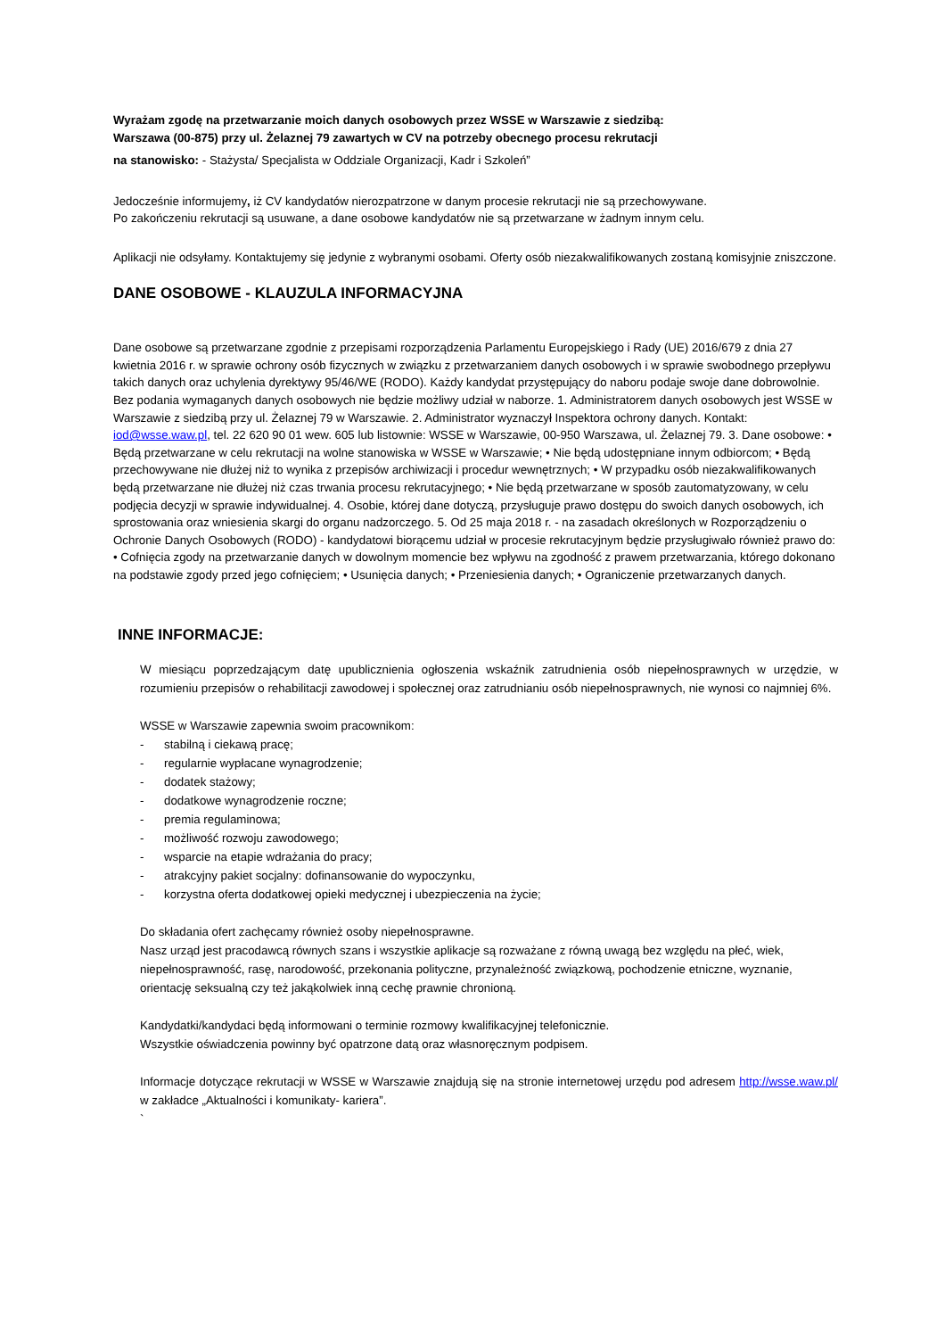Wyrażam zgodę na przetwarzanie moich danych osobowych przez WSSE w Warszawie z siedzibą:
Warszawa (00-875) przy ul. Żelaznej 79 zawartych w CV na potrzeby obecnego procesu rekrutacji
na stanowisko: - Stażysta/ Specjalista w Oddziale Organizacji, Kadr i Szkoleń”
Jedocześnie informujemy, iż CV kandydatów nierozpatrzone w danym procesie rekrutacji nie są przechowywane.
Po zakończeniu rekrutacji są usuwane, a dane osobowe kandydatów nie są przetwarzane w żadnym innym celu.
Aplikacji nie odsyłamy. Kontaktujemy się jedynie z wybranymi osobami. Oferty osób niezakwalifikowanych zostaną komisyjnie zniszczone.
DANE OSOBOWE - KLAUZULA INFORMACYJNA
Dane osobowe są przetwarzane zgodnie z przepisami rozporządzenia Parlamentu Europejskiego i Rady (UE) 2016/679 z dnia 27 kwietnia 2016 r. w sprawie ochrony osób fizycznych w związku z przetwarzaniem danych osobowych i w sprawie swobodnego przepływu takich danych oraz uchylenia dyrektywy 95/46/WE (RODO). Każdy kandydat przystępujący do naboru podaje swoje dane dobrowolnie. Bez podania wymaganych danych osobowych nie będzie możliwy udział w naborze. 1. Administratorem danych osobowych jest WSSE w Warszawie z siedzibą przy ul. Żelaznej 79 w Warszawie. 2. Administrator wyznaczył Inspektora ochrony danych. Kontakt: iod@wsse.waw.pl, tel. 22 620 90 01 wew. 605 lub listownie: WSSE w Warszawie, 00-950 Warszawa, ul. Żelaznej 79. 3. Dane osobowe: • Będą przetwarzane w celu rekrutacji na wolne stanowiska w WSSE w Warszawie; • Nie będą udostępniane innym odbiorcom; • Będą przechowywane nie dłużej niż to wynika z przepisów archiwizacji i procedur wewnętrznych; • W przypadku osób niezakwalifikowanych będą przetwarzane nie dłużej niż czas trwania procesu rekrutacyjnego; • Nie będą przetwarzane w sposób zautomatyzowany, w celu podjęcia decyzji w sprawie indywidualnej. 4. Osobie, której dane dotyczą, przysługuje prawo dostępu do swoich danych osobowych, ich sprostowania oraz wniesienia skargi do organu nadzorczego. 5. Od 25 maja 2018 r. - na zasadach określonych w Rozporządzeniu o Ochronie Danych Osobowych (RODO) - kandydatowi biorącemu udział w procesie rekrutacyjnym będzie przysługiwało również prawo do: • Cofnięcia zgody na przetwarzanie danych w dowolnym momencie bez wpływu na zgodność z prawem przetwarzania, którego dokonano na podstawie zgody przed jego cofnięciem; • Usunięcia danych; • Przeniesienia danych; • Ograniczenie przetwarzanych danych.
INNE INFORMACJE:
W miesiącu poprzedzającym datę upublicznienia ogłoszenia wskaźnik zatrudnienia osób niepełnosprawnych w urzędzie, w rozumieniu przepisów o rehabilitacji zawodowej i społecznej oraz zatrudnianiu osób niepełnosprawnych, nie wynosi co najmniej 6%.
WSSE w Warszawie zapewnia swoim pracownikom:
- stabilną i ciekawą pracę;
- regularnie wypłacane wynagrodzenie;
- dodatek stażowy;
- dodatkowe wynagrodzenie roczne;
- premia regulaminowa;
- możliwość rozwoju zawodowego;
- wsparcie na etapie wdrażania do pracy;
- atrakcyjny pakiet socjalny: dofinansowanie do wypoczynku,
- korzystna oferta dodatkowej opieki medycznej i ubezpieczenia na życie;
Do składania ofert zachęcamy również osoby niepełnosprawne.
Nasz urząd jest pracodawcą równych szans i wszystkie aplikacje są rozważane z równą uwagą bez względu na płeć, wiek, niepełnosprawność, rasę, narodowość, przekonania polityczne, przynależność związkową, pochodzenie etniczne, wyznanie, orientację seksualną czy też jakąkolwiek inną cechę prawnie chronioną.
Kandydatki/kandydaci będą informowani o terminie rozmowy kwalifikacyjnej telefonicznie.
Wszystkie oświadczenia powinny być opatrzone datą oraz własnoręcznym podpisem.
Informacje dotyczące rekrutacji w WSSE w Warszawie znajdują się na stronie internetowej urzędu pod adresem http://wsse.waw.pl/ w zakładce „Aktualności i komunikaty- kariera”.
`